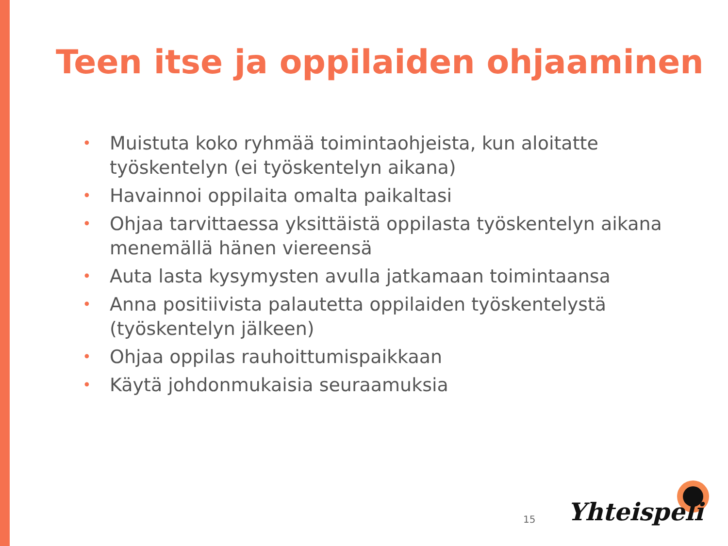Teen itse ja oppilaiden ohjaaminen
• Muistuta koko ryhmää toimintaohjeista, kun aloitatte työskentelyn (ei työskentelyn aikana)
• Havainnoi oppilaita omalta paikaltasi
• Ohjaa tarvittaessa yksittäistä oppilasta työskentelyn aikana menemällä hänen viereensä
• Auta lasta kysymysten avulla jatkamaan toimintaansa
• Anna positiivista palautetta oppilaiden työskentelystä (työskentelyn jälkeen)
• Ohjaa oppilas rauhoittumispaikkaan
• Käytä johdonmukaisia seuraamuksia
15 Yhteispeli